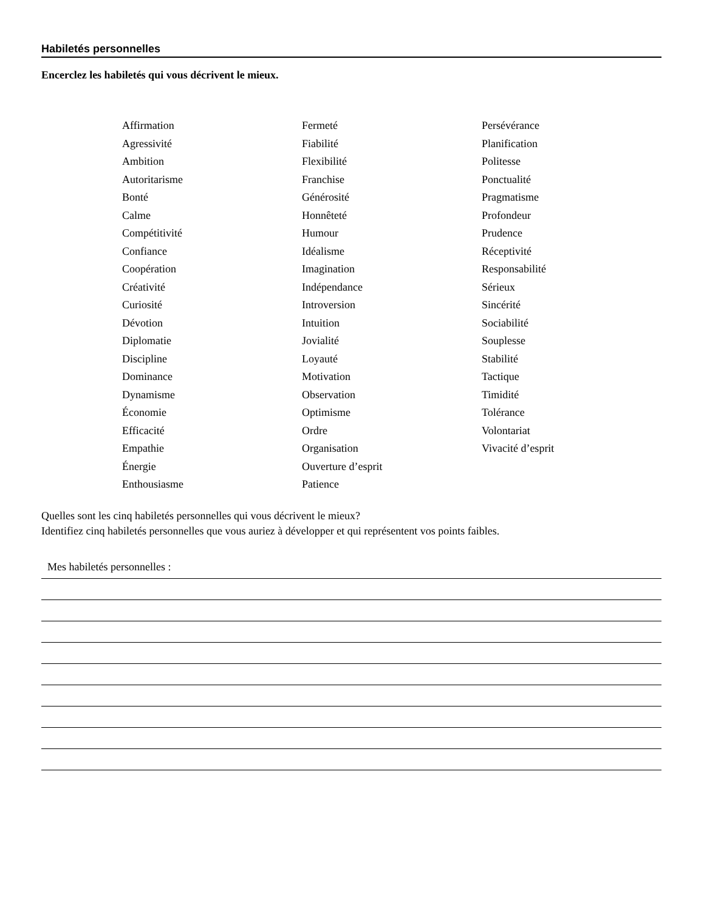Habiletés personnelles
Encerclez les habiletés qui vous décrivent le mieux.
Affirmation
Agressivité
Ambition
Autoritarisme
Bonté
Calme
Compétitivité
Confiance
Coopération
Créativité
Curiosité
Dévotion
Diplomatie
Discipline
Dominance
Dynamisme
Économie
Efficacité
Empathie
Énergie
Enthousiasme
Fermeté
Fiabilité
Flexibilité
Franchise
Générosité
Honnêteté
Humour
Idéalisme
Imagination
Indépendance
Introversion
Intuition
Jovialité
Loyauté
Motivation
Observation
Optimisme
Ordre
Organisation
Ouverture d’esprit
Patience
Persévérance
Planification
Politesse
Ponctualité
Pragmatisme
Profondeur
Prudence
Réceptivité
Responsabilité
Sérieux
Sincérité
Sociabilité
Souplesse
Stabilité
Tactique
Timidité
Tolérance
Volontariat
Vivacité d’esprit
Quelles sont les cinq habiletés personnelles qui vous décrivent le mieux?
Identifiez cinq habiletés personnelles que vous auriez à développer et qui représentent vos points faibles.
Mes habiletés personnelles :